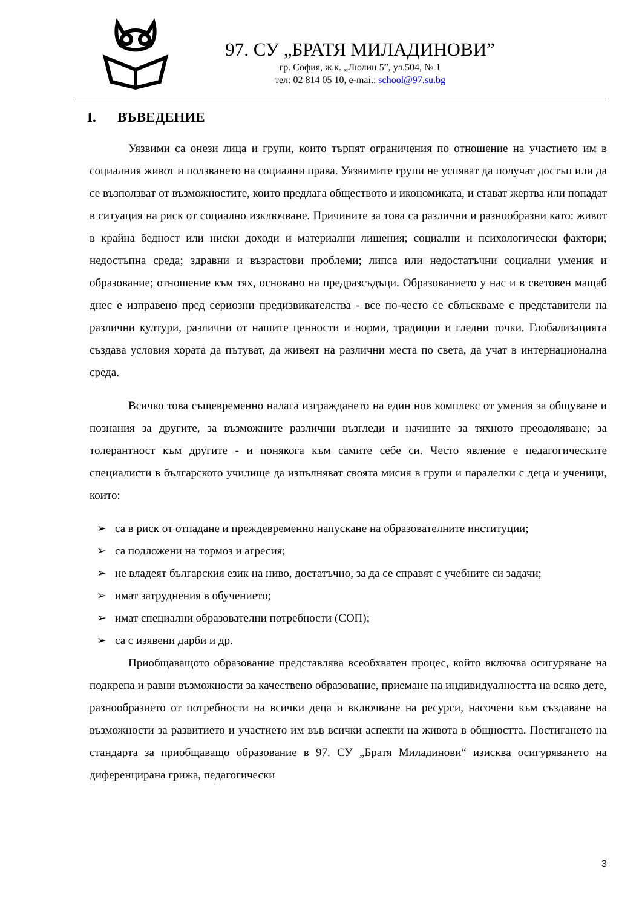97. СУ „БРАТЯ МИЛАДИНОВИ”
гр. София, ж.к. „Люлин 5”, ул.504, № 1
тел: 02 814 05 10, e-mai.: school@97.su.bg
I. ВЪВЕДЕНИЕ
Уязвими са онези лица и групи, които търпят ограничения по отношение на участието им в социалния живот и ползването на социални права. Уязвимите групи не успяват да получат достъп или да се възползват от възможностите, които предлага обществото и икономиката, и стават жертва или попадат в ситуация на риск от социално изключване. Причините за това са различни и разнообразни като: живот в крайна бедност или ниски доходи и материални лишения; социални и психологически фактори; недостъпна среда; здравни и възрастови проблеми; липса или недостатъчни социални умения и образование; отношение към тях, основано на предразсъдъци. Образованието у нас и в световен мащаб днес е изправено пред сериозни предизвикателства - все по-често се сблъскваме с представители на различни култури, различни от нашите ценности и норми, традиции и гледни точки. Глобализацията създава условия хората да пътуват, да живеят на различни места по света, да учат в интернационална среда.
Всичко това същевременно налага изграждането на един нов комплекс от умения за общуване и познания за другите, за възможните различни възгледи и начините за тяхното преодоляване; за толерантност към другите - и понякога към самите себе си. Често явление е педагогическите специалисти в българското училище да изпълняват своята мисия в групи и паралелки с деца и ученици, които:
➢ са в риск от отпадане и преждевременно напускане на образователните институции;
➢ са подложени на тормоз и агресия;
➢ не владеят българския език на ниво, достатъчно, за да се справят с учебните си задачи;
➢ имат затруднения в обучението;
➢ имат специални образователни потребности (СОП);
➢ са с изявени дарби и др.
Приобщаващото образование представлява всеобхватен процес, който включва осигуряване на подкрепа и равни възможности за качествено образование, приемане на индивидуалността на всяко дете, разнообразието от потребности на всички деца и включване на ресурси, насочени към създаване на възможности за развитието и участието им във всички аспекти на живота в общността. Постигането на стандарта за приобщаващо образование в 97. СУ „Братя Миладинови“ изисква осигуряването на диференцирана грижа, педагогически
3